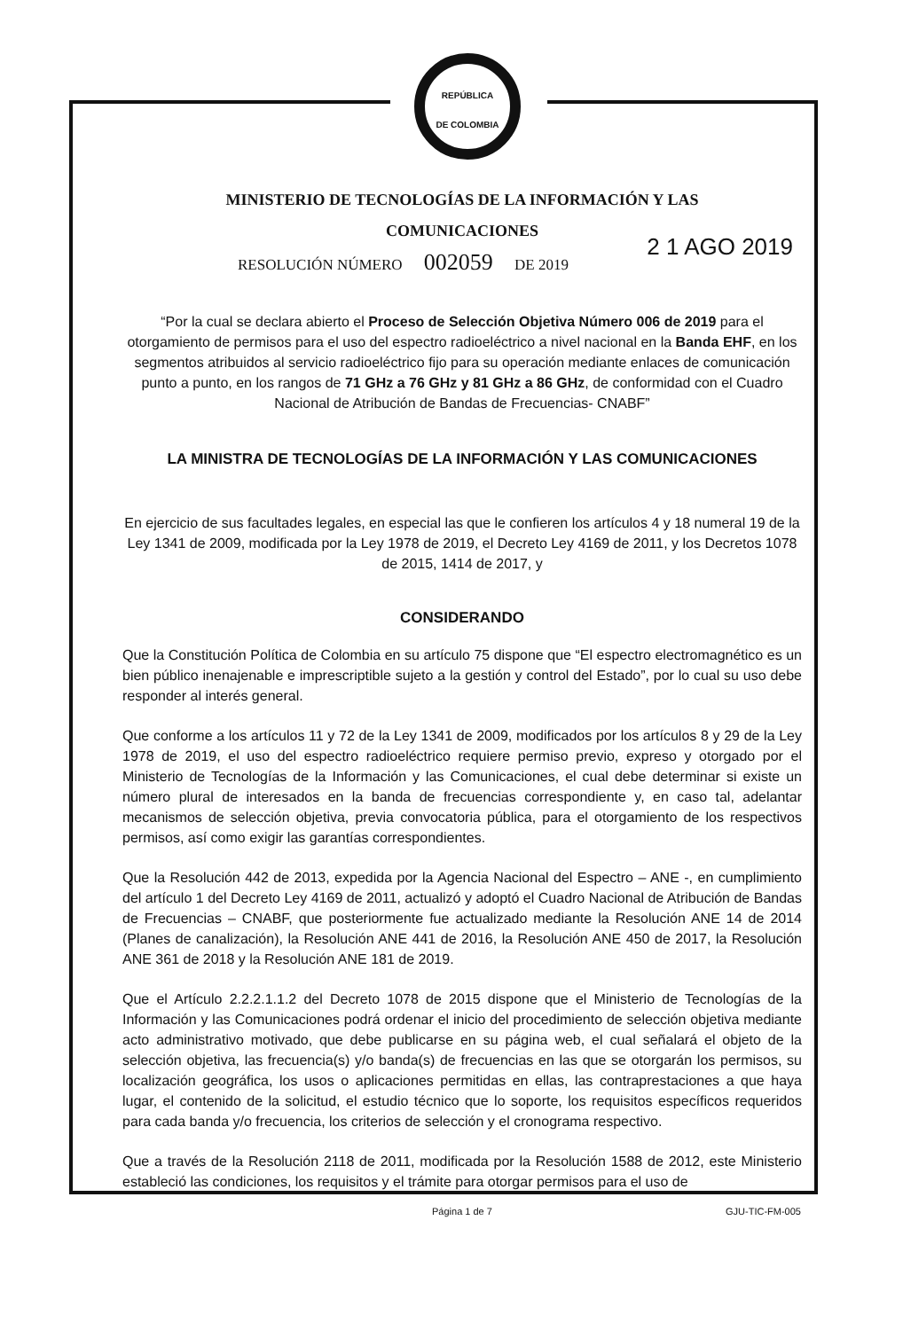REPÚBLICA
DE COLOMBIA
MINISTERIO DE TECNOLOGÍAS DE LA INFORMACIÓN Y LAS
COMUNICACIONES
2 1 AGO 2019
RESOLUCIÓN NÚMERO 002059 DE 2019
“Por la cual se declara abierto el Proceso de Selección Objetiva Número 006 de 2019 para el otorgamiento de permisos para el uso del espectro radioeléctrico a nivel nacional en la Banda EHF, en los segmentos atribuidos al servicio radioeléctrico fijo para su operación mediante enlaces de comunicación punto a punto, en los rangos de 71 GHz a 76 GHz y 81 GHz a 86 GHz, de conformidad con el Cuadro Nacional de Atribución de Bandas de Frecuencias- CNABF”
LA MINISTRA DE TECNOLOGÍAS DE LA INFORMACIÓN Y LAS COMUNICACIONES
En ejercicio de sus facultades legales, en especial las que le confieren los artículos 4 y 18 numeral 19 de la Ley 1341 de 2009, modificada por la Ley 1978 de 2019, el Decreto Ley 4169 de 2011, y los Decretos 1078 de 2015, 1414 de 2017, y
CONSIDERANDO
Que la Constitución Política de Colombia en su artículo 75 dispone que “El espectro electromagnético es un bien público inenajenable e imprescriptible sujeto a la gestión y control del Estado”, por lo cual su uso debe responder al interés general.
Que conforme a los artículos 11 y 72 de la Ley 1341 de 2009, modificados por los artículos 8 y 29 de la Ley 1978 de 2019, el uso del espectro radioeléctrico requiere permiso previo, expreso y otorgado por el Ministerio de Tecnologías de la Información y las Comunicaciones, el cual debe determinar si existe un número plural de interesados en la banda de frecuencias correspondiente y, en caso tal, adelantar mecanismos de selección objetiva, previa convocatoria pública, para el otorgamiento de los respectivos permisos, así como exigir las garantías correspondientes.
Que la Resolución 442 de 2013, expedida por la Agencia Nacional del Espectro – ANE -, en cumplimiento del artículo 1 del Decreto Ley 4169 de 2011, actualizó y adoptó el Cuadro Nacional de Atribución de Bandas de Frecuencias – CNABF, que posteriormente fue actualizado mediante la Resolución ANE 14 de 2014 (Planes de canalización), la Resolución ANE 441 de 2016, la Resolución ANE 450 de 2017, la Resolución ANE 361 de 2018 y la Resolución ANE 181 de 2019.
Que el Artículo 2.2.2.1.1.2 del Decreto 1078 de 2015 dispone que el Ministerio de Tecnologías de la Información y las Comunicaciones podrá ordenar el inicio del procedimiento de selección objetiva mediante acto administrativo motivado, que debe publicarse en su página web, el cual señalará el objeto de la selección objetiva, las frecuencia(s) y/o banda(s) de frecuencias en las que se otorgarán los permisos, su localización geográfica, los usos o aplicaciones permitidas en ellas, las contraprestaciones a que haya lugar, el contenido de la solicitud, el estudio técnico que lo soporte, los requisitos específicos requeridos para cada banda y/o frecuencia, los criterios de selección y el cronograma respectivo.
Que a través de la Resolución 2118 de 2011, modificada por la Resolución 1588 de 2012, este Ministerio estableció las condiciones, los requisitos y el trámite para otorgar permisos para el uso de
Página 1 de 7 GJU-TIC-FM-005